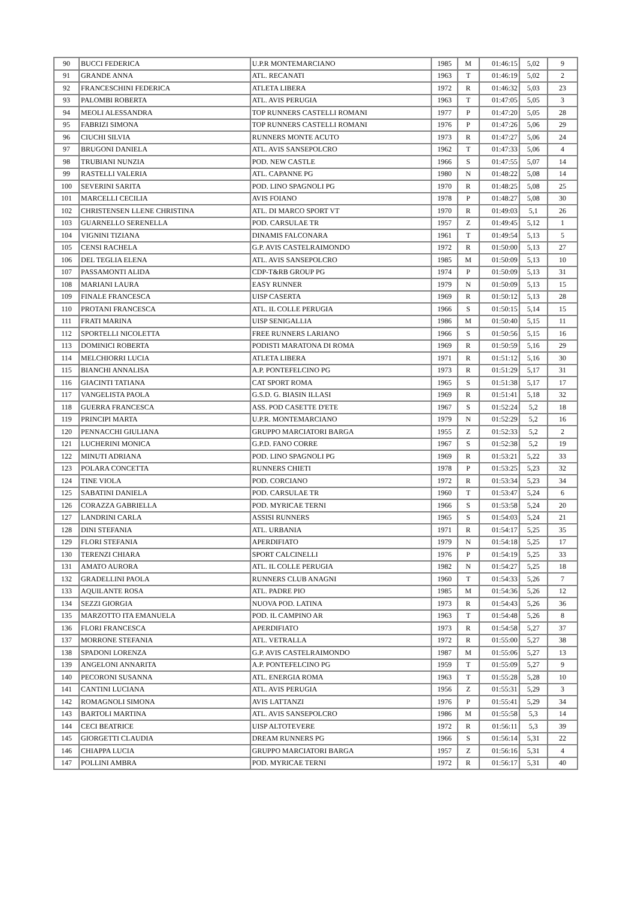| 90 | BUCCI FEDERICA | U.P.R MONTEMARCIANO | 1985 | M | 01:46:15 | 5,02 | 9 |
| 91 | GRANDE ANNA | ATL. RECANATI | 1963 | T | 01:46:19 | 5,02 | 2 |
| 92 | FRANCESCHINI FEDERICA | ATLETA LIBERA | 1972 | R | 01:46:32 | 5,03 | 23 |
| 93 | PALOMBI ROBERTA | ATL. AVIS PERUGIA | 1963 | T | 01:47:05 | 5,05 | 3 |
| 94 | MEOLI ALESSANDRA | TOP RUNNERS CASTELLI ROMANI | 1977 | P | 01:47:20 | 5,05 | 28 |
| 95 | FABRIZI SIMONA | TOP RUNNERS CASTELLI ROMANI | 1976 | P | 01:47:26 | 5,06 | 29 |
| 96 | CIUCHI SILVIA | RUNNERS MONTE ACUTO | 1973 | R | 01:47:27 | 5,06 | 24 |
| 97 | BRUGONI DANIELA | ATL. AVIS SANSEPOLCRO | 1962 | T | 01:47:33 | 5,06 | 4 |
| 98 | TRUBIANI NUNZIA | POD. NEW CASTLE | 1966 | S | 01:47:55 | 5,07 | 14 |
| 99 | RASTELLI VALERIA | ATL. CAPANNE PG | 1980 | N | 01:48:22 | 5,08 | 14 |
| 100 | SEVERINI SARITA | POD. LINO SPAGNOLI PG | 1970 | R | 01:48:25 | 5,08 | 25 |
| 101 | MARCELLI CECILIA | AVIS FOIANO | 1978 | P | 01:48:27 | 5,08 | 30 |
| 102 | CHRISTENSEN LLENE CHRISTINA | ATL. DI MARCO SPORT VT | 1970 | R | 01:49:03 | 5,1 | 26 |
| 103 | GUARNELLO SERENELLA | POD. CARSULAE TR | 1957 | Z | 01:49:45 | 5,12 | 1 |
| 104 | VIGNINI TIZIANA | DINAMIS FALCONARA | 1961 | T | 01:49:54 | 5,13 | 5 |
| 105 | CENSI RACHELA | G.P. AVIS CASTELRAIMONDO | 1972 | R | 01:50:00 | 5,13 | 27 |
| 106 | DEL TEGLIA ELENA | ATL. AVIS SANSEPOLCRO | 1985 | M | 01:50:09 | 5,13 | 10 |
| 107 | PASSAMONTI ALIDA | CDP-T&RB GROUP PG | 1974 | P | 01:50:09 | 5,13 | 31 |
| 108 | MARIANI LAURA | EASY RUNNER | 1979 | N | 01:50:09 | 5,13 | 15 |
| 109 | FINALE FRANCESCA | UISP CASERTA | 1969 | R | 01:50:12 | 5,13 | 28 |
| 110 | PROTANI FRANCESCA | ATL. IL COLLE PERUGIA | 1966 | S | 01:50:15 | 5,14 | 15 |
| 111 | FRATI MARINA | UISP SENIGALLIA | 1986 | M | 01:50:40 | 5,15 | 11 |
| 112 | SPORTELLI NICOLETTA | FREE RUNNERS LARIANO | 1966 | S | 01:50:56 | 5,15 | 16 |
| 113 | DOMINICI ROBERTA | PODISTI MARATONA DI ROMA | 1969 | R | 01:50:59 | 5,16 | 29 |
| 114 | MELCHIORRI LUCIA | ATLETA LIBERA | 1971 | R | 01:51:12 | 5,16 | 30 |
| 115 | BIANCHI ANNALISA | A.P. PONTEFELCINO PG | 1973 | R | 01:51:29 | 5,17 | 31 |
| 116 | GIACINTI TATIANA | CAT SPORT ROMA | 1965 | S | 01:51:38 | 5,17 | 17 |
| 117 | VANGELISTA PAOLA | G.S.D. G. BIASIN ILLASI | 1969 | R | 01:51:41 | 5,18 | 32 |
| 118 | GUERRA FRANCESCA | ASS. POD CASETTE D'ETE | 1967 | S | 01:52:24 | 5,2 | 18 |
| 119 | PRINCIPI MARTA | U.P.R. MONTEMARCIANO | 1979 | N | 01:52:29 | 5,2 | 16 |
| 120 | PENNACCHI GIULIANA | GRUPPO MARCIATORI BARGA | 1955 | Z | 01:52:33 | 5,2 | 2 |
| 121 | LUCHERINI MONICA | G.P.D. FANO CORRE | 1967 | S | 01:52:38 | 5,2 | 19 |
| 122 | MINUTI ADRIANA | POD. LINO SPAGNOLI PG | 1969 | R | 01:53:21 | 5,22 | 33 |
| 123 | POLARA CONCETTA | RUNNERS CHIETI | 1978 | P | 01:53:25 | 5,23 | 32 |
| 124 | TINE VIOLA | POD. CORCIANO | 1972 | R | 01:53:34 | 5,23 | 34 |
| 125 | SABATINI DANIELA | POD. CARSULAE TR | 1960 | T | 01:53:47 | 5,24 | 6 |
| 126 | CORAZZA GABRIELLA | POD. MYRICAE TERNI | 1966 | S | 01:53:58 | 5,24 | 20 |
| 127 | LANDRINI CARLA | ASSISI RUNNERS | 1965 | S | 01:54:03 | 5,24 | 21 |
| 128 | DINI STEFANIA | ATL. URBANIA | 1971 | R | 01:54:17 | 5,25 | 35 |
| 129 | FLORI STEFANIA | APERDIFIATO | 1979 | N | 01:54:18 | 5,25 | 17 |
| 130 | TERENZI CHIARA | SPORT CALCINELLI | 1976 | P | 01:54:19 | 5,25 | 33 |
| 131 | AMATO AURORA | ATL. IL COLLE PERUGIA | 1982 | N | 01:54:27 | 5,25 | 18 |
| 132 | GRADELLINI PAOLA | RUNNERS CLUB ANAGNI | 1960 | T | 01:54:33 | 5,26 | 7 |
| 133 | AQUILANTE ROSA | ATL. PADRE PIO | 1985 | M | 01:54:36 | 5,26 | 12 |
| 134 | SEZZI GIORGIA | NUOVA POD. LATINA | 1973 | R | 01:54:43 | 5,26 | 36 |
| 135 | MARZOTTO ITA EMANUELA | POD. IL CAMPINO AR | 1963 | T | 01:54:48 | 5,26 | 8 |
| 136 | FLORI FRANCESCA | APERDIFIATO | 1973 | R | 01:54:58 | 5,27 | 37 |
| 137 | MORRONE STEFANIA | ATL. VETRALLA | 1972 | R | 01:55:00 | 5,27 | 38 |
| 138 | SPADONI LORENZA | G.P. AVIS CASTELRAIMONDO | 1987 | M | 01:55:06 | 5,27 | 13 |
| 139 | ANGELONI ANNARITA | A.P. PONTEFELCINO PG | 1959 | T | 01:55:09 | 5,27 | 9 |
| 140 | PECORONI SUSANNA | ATL. ENERGIA ROMA | 1963 | T | 01:55:28 | 5,28 | 10 |
| 141 | CANTINI LUCIANA | ATL. AVIS PERUGIA | 1956 | Z | 01:55:31 | 5,29 | 3 |
| 142 | ROMAGNOLI SIMONA | AVIS LATTANZI | 1976 | P | 01:55:41 | 5,29 | 34 |
| 143 | BARTOLI MARTINA | ATL. AVIS SANSEPOLCRO | 1986 | M | 01:55:58 | 5,3 | 14 |
| 144 | CECI BEATRICE | UISP ALTOTEVERE | 1972 | R | 01:56:11 | 5,3 | 39 |
| 145 | GIORGETTI CLAUDIA | DREAM RUNNERS PG | 1966 | S | 01:56:14 | 5,31 | 22 |
| 146 | CHIAPPA LUCIA | GRUPPO MARCIATORI BARGA | 1957 | Z | 01:56:16 | 5,31 | 4 |
| 147 | POLLINI AMBRA | POD. MYRICAE TERNI | 1972 | R | 01:56:17 | 5,31 | 40 |